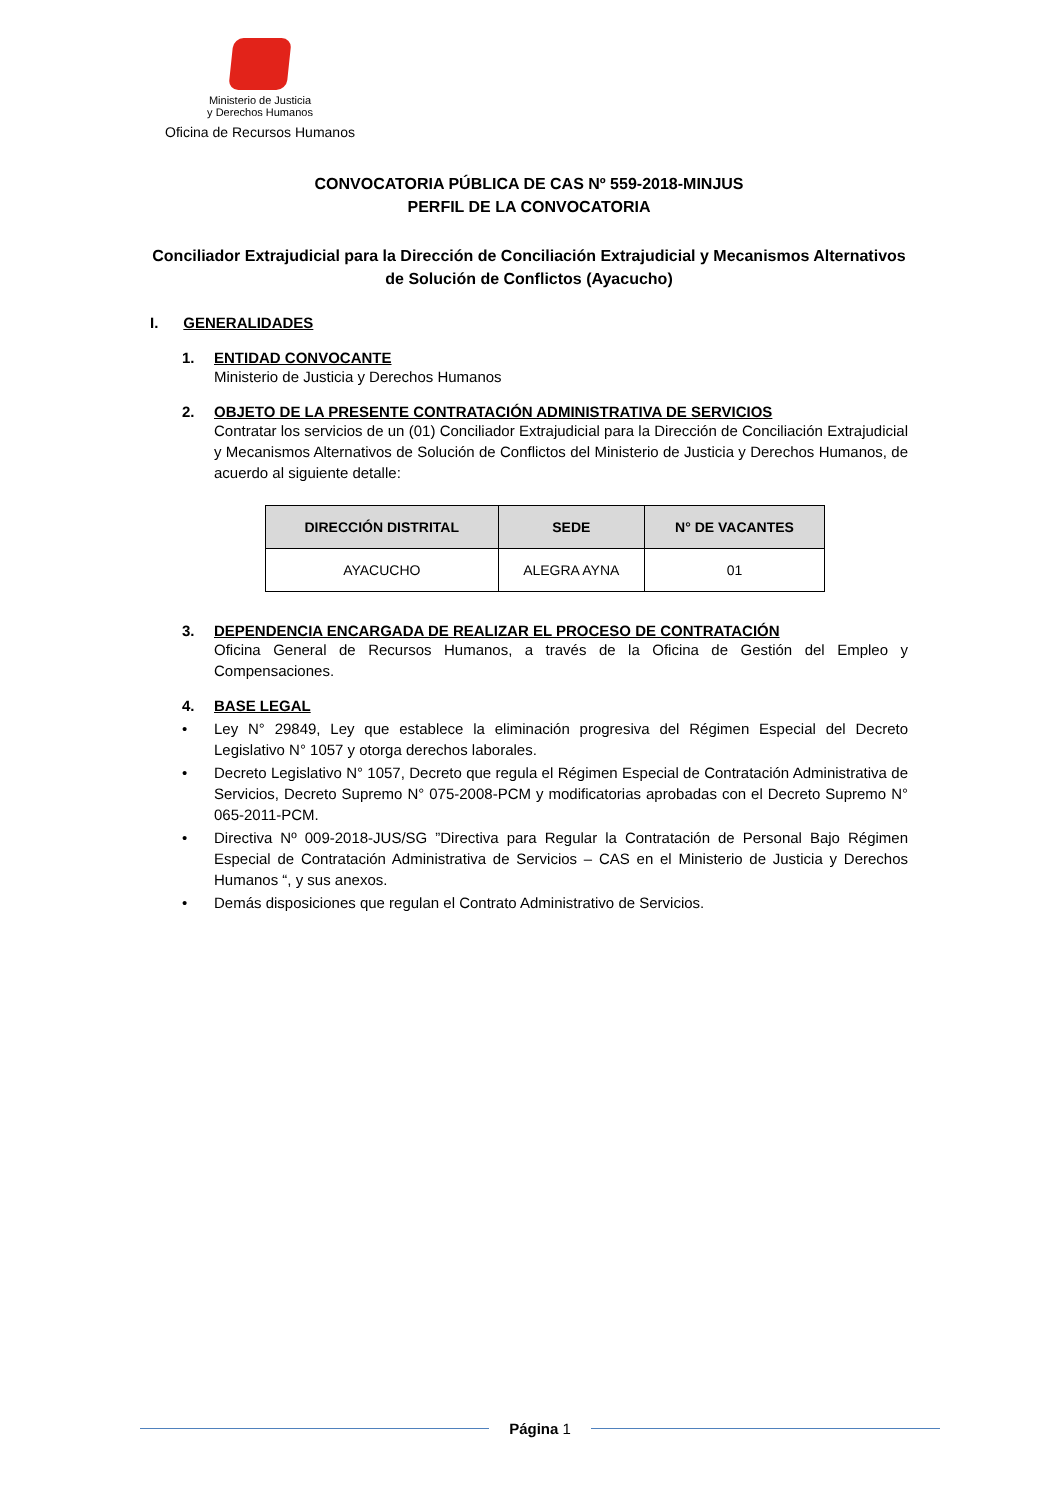Ministerio de Justicia
y Derechos Humanos
Oficina de Recursos Humanos
CONVOCATORIA PÚBLICA DE CAS Nº 559-2018-MINJUS
PERFIL DE LA CONVOCATORIA
Conciliador Extrajudicial para la Dirección de Conciliación Extrajudicial y Mecanismos Alternativos de Solución de Conflictos (Ayacucho)
I. GENERALIDADES
1. ENTIDAD CONVOCANTE
Ministerio de Justicia y Derechos Humanos
2. OBJETO DE LA PRESENTE CONTRATACIÓN ADMINISTRATIVA DE SERVICIOS
Contratar los servicios de un (01) Conciliador Extrajudicial para la Dirección de Conciliación Extrajudicial y Mecanismos Alternativos de Solución de Conflictos del Ministerio de Justicia y Derechos Humanos, de acuerdo al siguiente detalle:
| DIRECCIÓN DISTRITAL | SEDE | N° DE VACANTES |
| --- | --- | --- |
| AYACUCHO | ALEGRA AYNA | 01 |
3. DEPENDENCIA ENCARGADA DE REALIZAR EL PROCESO DE CONTRATACIÓN
Oficina General de Recursos Humanos, a través de la Oficina de Gestión del Empleo y Compensaciones.
4. BASE LEGAL
• Ley N° 29849, Ley que establece la eliminación progresiva del Régimen Especial del Decreto Legislativo N° 1057 y otorga derechos laborales.
• Decreto Legislativo N° 1057, Decreto que regula el Régimen Especial de Contratación Administrativa de Servicios, Decreto Supremo N° 075-2008-PCM y modificatorias aprobadas con el Decreto Supremo N° 065-2011-PCM.
• Directiva Nº 009-2018-JUS/SG ”Directiva para Regular la Contratación de Personal Bajo Régimen Especial de Contratación Administrativa de Servicios – CAS en el Ministerio de Justicia y Derechos Humanos “, y sus anexos.
• Demás disposiciones que regulan el Contrato Administrativo de Servicios.
Página 1